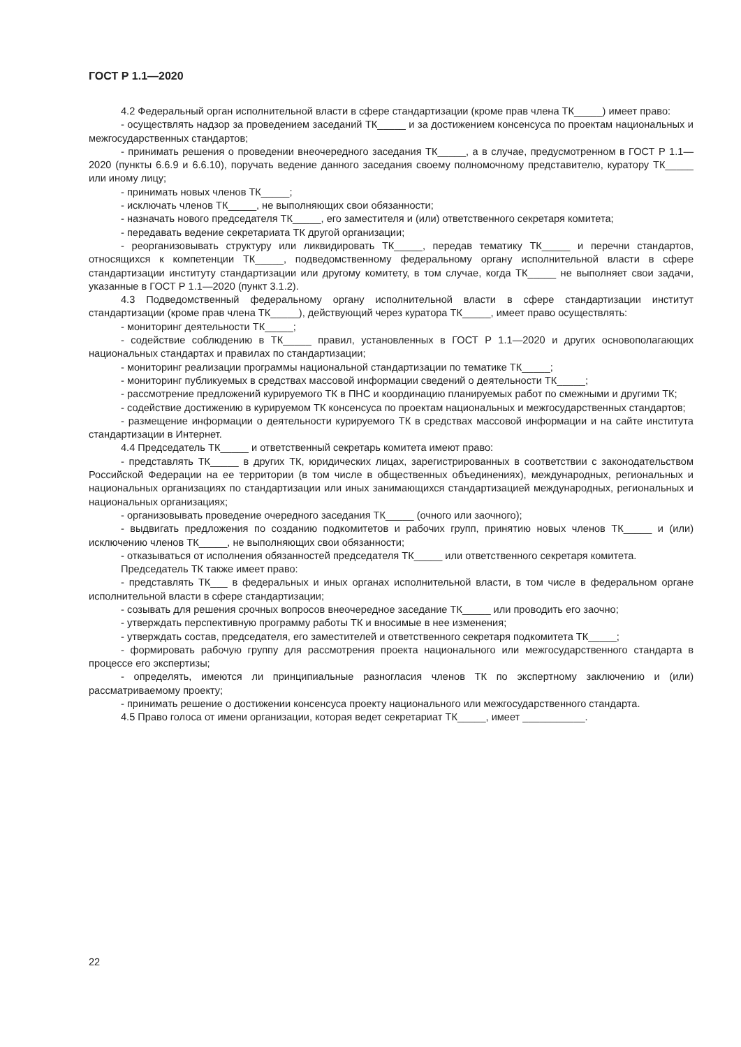ГОСТ Р 1.1—2020
4.2 Федеральный орган исполнительной власти в сфере стандартизации (кроме прав члена ТК_____) имеет право:
- осуществлять надзор за проведением заседаний ТК_____ и за достижением консенсуса по проектам национальных и межгосударственных стандартов;
- принимать решения о проведении внеочередного заседания ТК_____, а в случае, предусмотренном в ГОСТ Р 1.1—2020 (пункты 6.6.9 и 6.6.10), поручать ведение данного заседания своему полномочному представителю, куратору ТК_____ или иному лицу;
- принимать новых членов ТК_____;
- исключать членов ТК_____, не выполняющих свои обязанности;
- назначать нового председателя ТК_____, его заместителя и (или) ответственного секретаря комитета;
- передавать ведение секретариата ТК другой организации;
- реорганизовывать структуру или ликвидировать ТК_____, передав тематику ТК_____ и перечни стандартов, относящихся к компетенции ТК_____, подведомственному федеральному органу исполнительной власти в сфере стандартизации институту стандартизации или другому комитету, в том случае, когда ТК_____ не выполняет свои задачи, указанные в ГОСТ Р 1.1—2020 (пункт 3.1.2).
4.3 Подведомственный федеральному органу исполнительной власти в сфере стандартизации институт стандартизации (кроме прав члена ТК_____), действующий через куратора ТК_____, имеет право осуществлять:
- мониторинг деятельности ТК_____;
- содействие соблюдению в ТК_____ правил, установленных в ГОСТ Р 1.1—2020 и других основополагающих национальных стандартах и правилах по стандартизации;
- мониторинг реализации программы национальной стандартизации по тематике ТК_____;
- мониторинг публикуемых в средствах массовой информации сведений о деятельности ТК_____;
- рассмотрение предложений курируемого ТК в ПНС и координацию планируемых работ по смежными и другими ТК;
- содействие достижению в курируемом ТК консенсуса по проектам национальных и межгосударственных стандартов;
- размещение информации о деятельности курируемого ТК в средствах массовой информации и на сайте института стандартизации в Интернет.
4.4 Председатель ТК_____ и ответственный секретарь комитета имеют право:
- представлять ТК_____ в других ТК, юридических лицах, зарегистрированных в соответствии с законодательством Российской Федерации на ее территории (в том числе в общественных объединениях), международных, региональных и национальных организациях по стандартизации или иных занимающихся стандартизацией международных, региональных и национальных организациях;
- организовывать проведение очередного заседания ТК_____ (очного или заочного);
- выдвигать предложения по созданию подкомитетов и рабочих групп, принятию новых членов ТК_____ и (или) исключению членов ТК_____, не выполняющих свои обязанности;
- отказываться от исполнения обязанностей председателя ТК_____ или ответственного секретаря комитета.
Председатель ТК также имеет право:
- представлять ТК___ в федеральных и иных органах исполнительной власти, в том числе в федеральном органе исполнительной власти в сфере стандартизации;
- созывать для решения срочных вопросов внеочередное заседание ТК_____ или проводить его заочно;
- утверждать перспективную программу работы ТК и вносимые в нее изменения;
- утверждать состав, председателя, его заместителей и ответственного секретаря подкомитета ТК_____;
- формировать рабочую группу для рассмотрения проекта национального или межгосударственного стандарта в процессе его экспертизы;
- определять, имеются ли принципиальные разногласия членов ТК по экспертному заключению и (или) рассматриваемому проекту;
- принимать решение о достижении консенсуса проекту национального или межгосударственного стандарта.
4.5 Право голоса от имени организации, которая ведет секретариат ТК_____, имеет ___________.
22